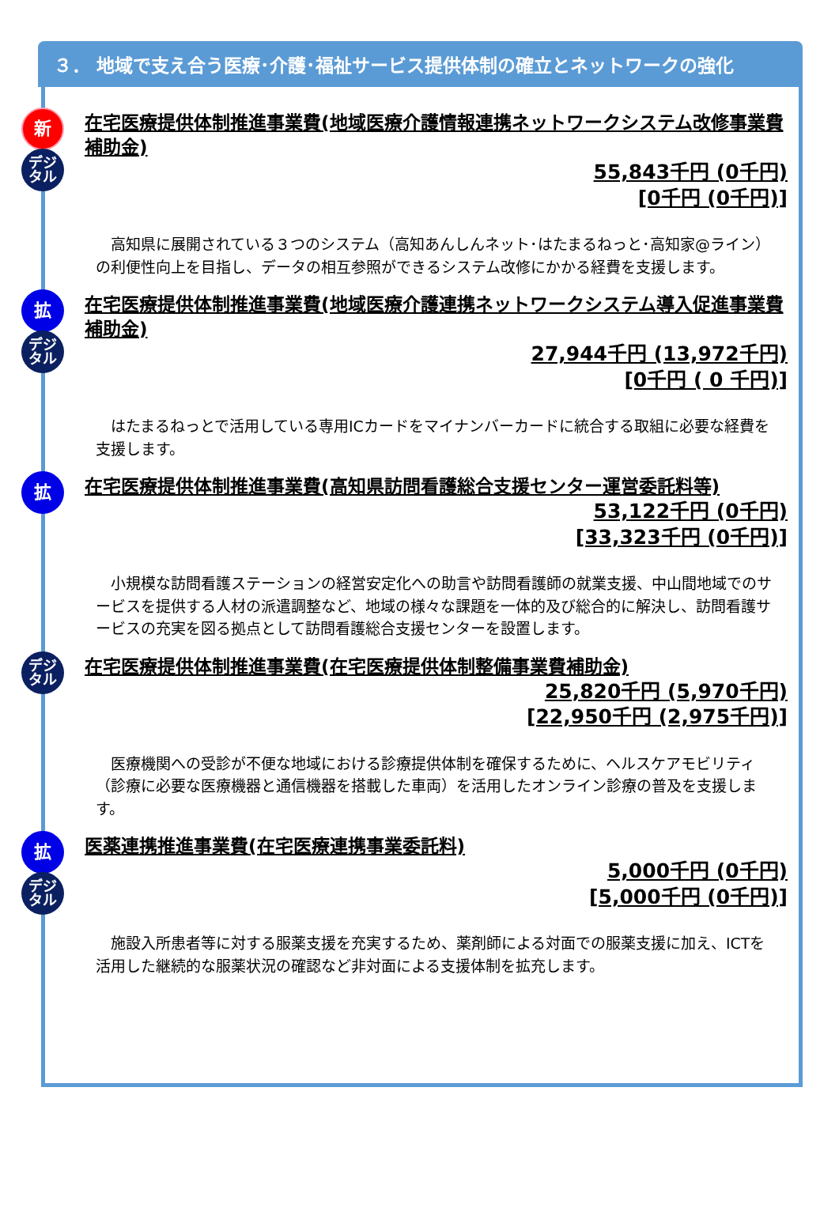３． 地域で支え合う医療･介護･福祉サービス提供体制の確立とネットワークの強化
新
デジ
タル
在宅医療提供体制推進事業費(地域医療介護情報連携ネットワークシステム改修事業費補助金)
55,843千円 (0千円)
[0千円 (0千円)]
高知県に展開されている３つのシステム（高知あんしんネット･はたまるねっと･高知家@ライン）の利便性向上を目指し、データの相互参照ができるシステム改修にかかる経費を支援します。
拡
デジ
タル
在宅医療提供体制推進事業費(地域医療介護連携ネットワークシステム導入促進事業費補助金)
27,944千円 (13,972千円)
[0千円 ( 0 千円)]
はたまるねっとで活用している専用ICカードをマイナンバーカードに統合する取組に必要な経費を支援します。
拡
在宅医療提供体制推進事業費(高知県訪問看護総合支援センター運営委託料等)
53,122千円 (0千円)
[33,323千円 (0千円)]
小規模な訪問看護ステーションの経営安定化への助言や訪問看護師の就業支援、中山間地域でのサービスを提供する人材の派遣調整など、地域の様々な課題を一体的及び総合的に解決し、訪問看護サービスの充実を図る拠点として訪問看護総合支援センターを設置します。
デジ
タル
在宅医療提供体制推進事業費(在宅医療提供体制整備事業費補助金)
25,820千円 (5,970千円)
[22,950千円 (2,975千円)]
医療機関への受診が不便な地域における診療提供体制を確保するために、ヘルスケアモビリティ（診療に必要な医療機器と通信機器を搭載した車両）を活用したオンライン診療の普及を支援します。
拡
デジ
タル
医薬連携推進事業費(在宅医療連携事業委託料)
5,000千円 (0千円)
[5,000千円 (0千円)]
施設入所患者等に対する服薬支援を充実するため、薬剤師による対面での服薬支援に加え、ICTを活用した継続的な服薬状況の確認など非対面による支援体制を拡充します。